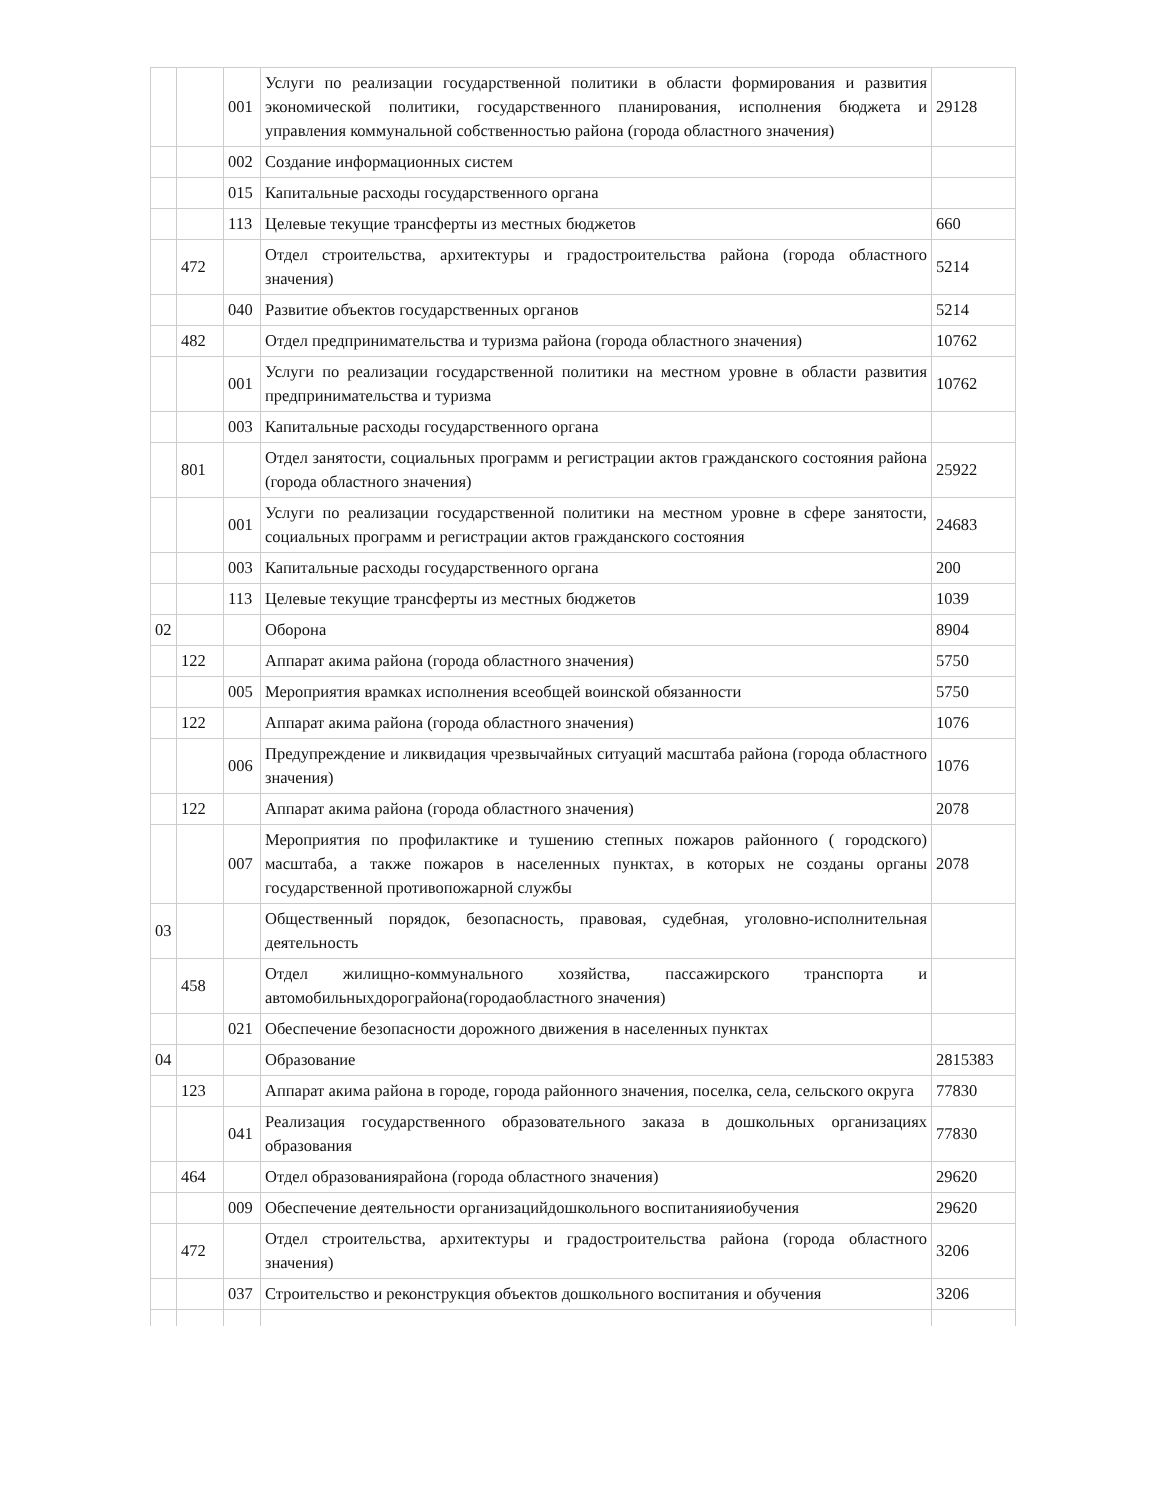| | | 001 | Услуги по реализации государственной политики в области формирования и развития экономической политики, государственного планирования, исполнения бюджета и управления коммунальной собственностью района (города областного значения) | 29128 |
| | | 002 | Создание информационных систем | |
| | | 015 | Капитальные расходы государственного органа | |
| | | 113 | Целевые текущие трансферты из местных бюджетов | 660 |
| | 472 | | Отдел строительства, архитектуры и градостроительства района (города областного значения) | 5214 |
| | | 040 | Развитие объектов государственных органов | 5214 |
| | 482 | | Отдел предпринимательства и туризма района (города областного значения) | 10762 |
| | | 001 | Услуги по реализации государственной политики на местном уровне в области развития предпринимательства и туризма | 10762 |
| | | 003 | Капитальные расходы государственного органа | |
| | 801 | | Отдел занятости, социальных программ и регистрации актов гражданского состояния района (города областного значения) | 25922 |
| | | 001 | Услуги по реализации государственной политики на местном уровне в сфере занятости, социальных программ и регистрации актов гражданского состояния | 24683 |
| | | 003 | Капитальные расходы государственного органа | 200 |
| | | 113 | Целевые текущие трансферты из местных бюджетов | 1039 |
| 02 | | | Оборона | 8904 |
| | 122 | | Аппарат акима района (города областного значения) | 5750 |
| | | 005 | Мероприятия врамках исполнения всеобщей воинской обязанности | 5750 |
| | 122 | | Аппарат акима района (города областного значения) | 1076 |
| | | 006 | Предупреждение и ликвидация чрезвычайных ситуаций масштаба района (города областного значения) | 1076 |
| | 122 | | Аппарат акима района (города областного значения) | 2078 |
| | | 007 | Мероприятия по профилактике и тушению степных пожаров районного ( городского) масштаба, а также пожаров в населенных пунктах, в которых не созданы органы государственной противопожарной службы | 2078 |
| 03 | | | Общественный порядок, безопасность, правовая, судебная, уголовно-исполнительная деятельность | |
| | 458 | | Отдел жилищно-коммунального хозяйства, пассажирского транспорта и автомобильныхдорограйона(городаобластного значения) | |
| | | 021 | Обеспечение безопасности дорожного движения в населенных пунктах | |
| 04 | | | Образование | 2815383 |
| | 123 | | Аппарат акима района в городе, города районного значения, поселка, села, сельского округа | 77830 |
| | | 041 | Реализация государственного образовательного заказа в дошкольных организациях образования | 77830 |
| | 464 | | Отдел образованиярайона (города областного значения) | 29620 |
| | | 009 | Обеспечение деятельности организацийдошкольного воспитанияиобучения | 29620 |
| | 472 | | Отдел строительства, архитектуры и градостроительства района (города областного значения) | 3206 |
| | | 037 | Строительство и реконструкция объектов дошкольного воспитания и обучения | 3206 |